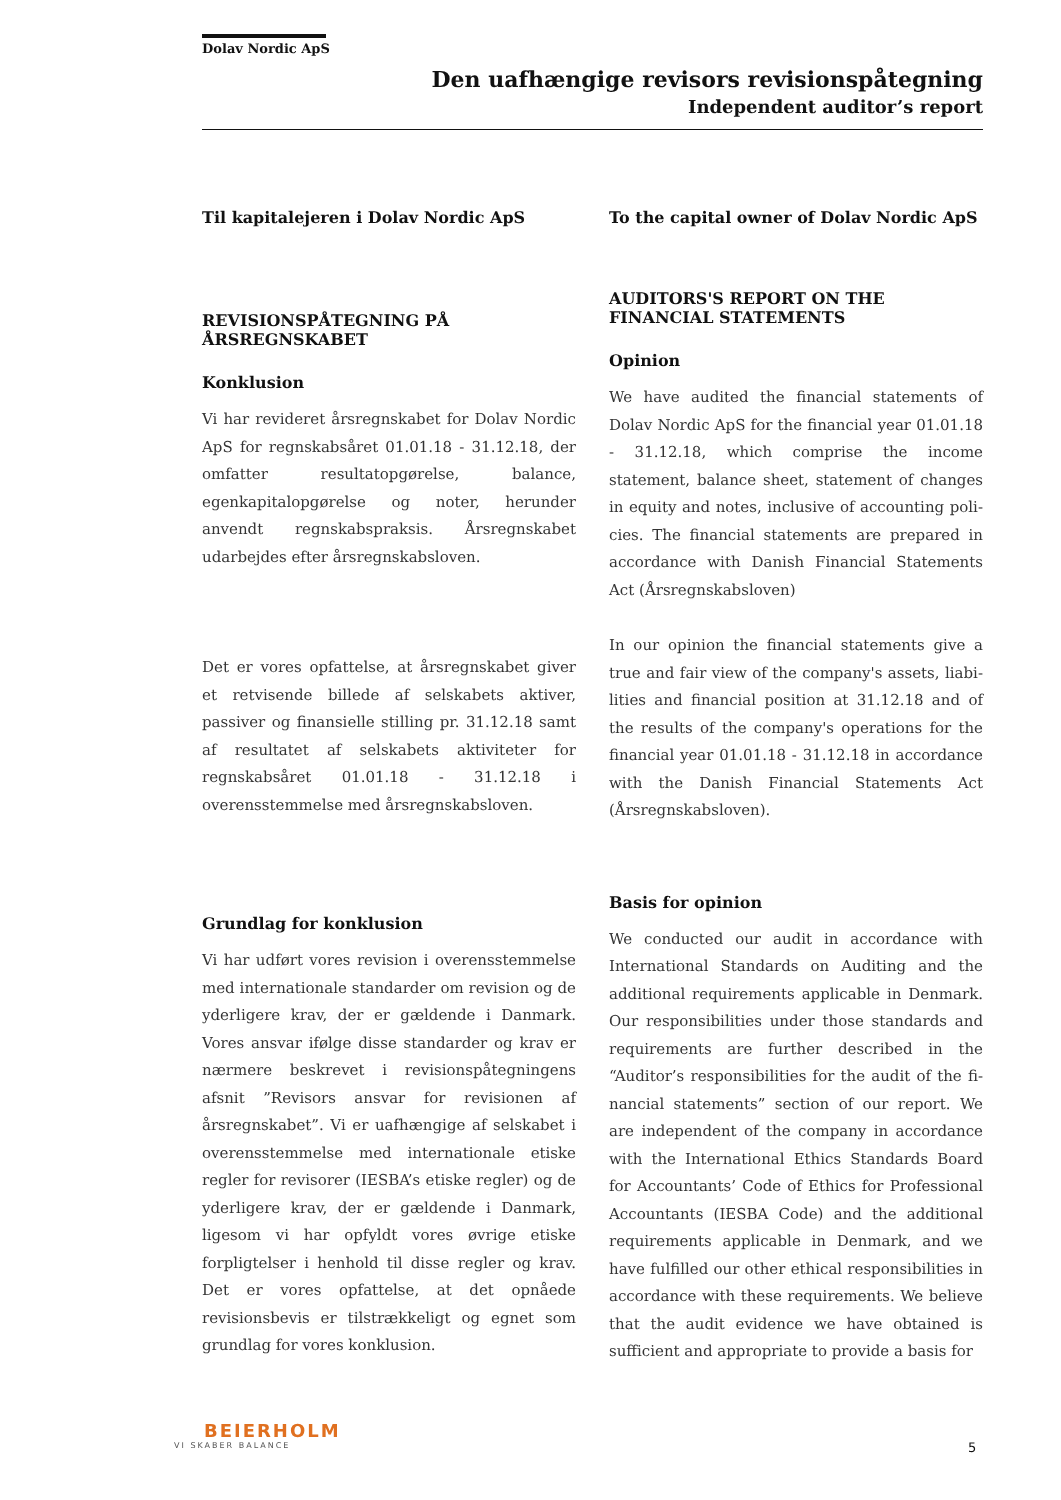Dolav Nordic ApS
Den uafhængige revisors revisionspåtegning
Independent auditor’s report
Til kapitalejeren i Dolav Nordic ApS
REVISIONSPÅTEGNING PÅ ÅRSREGNSKABET
Konklusion
Vi har revideret årsregnskabet for Dolav Nordic ApS for regnskabsåret 01.01.18 - 31.12.18, der omfatter resultatopgørelse, balance, egenkapital­opgørelse og noter, herunder anvendt regnskabs­praksis. Årsregnskabet udarbejdes efter årsregn­skabsloven.
Det er vores opfattelse, at årsregnskabet giver et retvisende billede af selskabets aktiver, passiver og finansielle stilling pr. 31.12.18 samt af resulta­tet af selskabets aktiviteter for regnskabsåret 01.01.18 - 31.12.18 i overensstemmelse med års­regnskabsloven.
Grundlag for konklusion
Vi har udført vores revision i overensstemmelse med internationale standarder om revision og de yderligere krav, der er gældende i Danmark. Vores ansvar ifølge disse standarder og krav er nærmere beskrevet i revisionspåtegningens afsnit ”Revisors ansvar for revisionen af årsregn­skabet”. Vi er uafhængige af selskabet i overens­stemmelse med internationale etiske regler for revisorer (IESBA’s etiske regler) og de yderligere krav, der er gældende i Danmark, ligesom vi har opfyldt vores øvrige etiske forpligtelser i henhold til disse regler og krav. Det er vores opfattelse, at det opnåede revisionsbevis er tilstrækkeligt og egnet som grundlag for vores konklusion.
To the capital owner of Dolav Nordic ApS
AUDITORS'S REPORT ON THE FINANCIAL STATEMENTS
Opinion
We have audited the financial statements of Dolav Nordic ApS for the financial year 01.01.18 - 31.12.18, which comprise the income statement, balance sheet, statement of changes in equity and notes, inclusive of accounting poli­cies. The financial statements are prepared in accordance with Danish Financial Statements Act (Årsregnskabsloven)
In our opinion the financial statements give a true and fair view of the company's assets, liabi­lities and financial position at 31.12.18 and of the results of the company's operations for the finan­cial year 01.01.18 - 31.12.18 in accordance with the Danish Financial Statements Act (Årsregn­skabsloven).
Basis for opinion
We conducted our audit in accordance with International Standards on Auditing and the additional requirements applicable in Denmark. Our responsibilities under those standards and requirements are further described in the “Auditor’s responsibilities for the audit of the fi­nancial statements” section of our report. We are independent of the company in accordance with the International Ethics Standards Board for Accountants’ Code of Ethics for Professional Accountants (IESBA Code) and the additional requirements applicable in Denmark, and we have fulfilled our other ethical responsibilities in accordance with these requirements. We believe that the audit evidence we have obtained is sufficient and appropriate to provide a basis for
BEIERHOLM
VI SKABER BALANCE
5